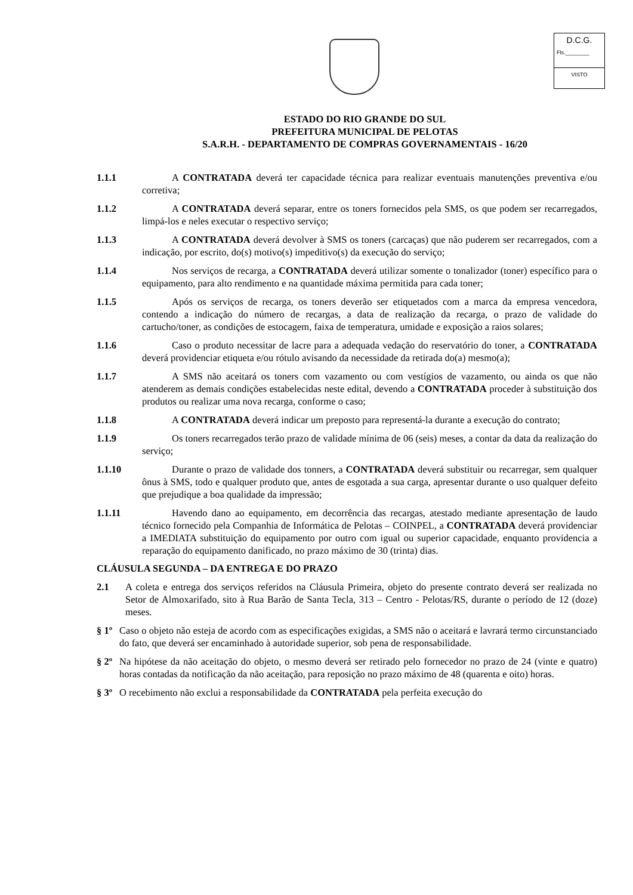D.C.G.
Fls.________
VISTO
ESTADO DO RIO GRANDE DO SUL
PREFEITURA MUNICIPAL DE PELOTAS
S.A.R.H. - DEPARTAMENTO DE COMPRAS GOVERNAMENTAIS - 16/20
1.1.1 A CONTRATADA deverá ter capacidade técnica para realizar eventuais manutenções preventiva e/ou corretiva;
1.1.2 A CONTRATADA deverá separar, entre os toners fornecidos pela SMS, os que podem ser recarregados, limpá-los e neles executar o respectivo serviço;
1.1.3 A CONTRATADA deverá devolver à SMS os toners (carcaças) que não puderem ser recarregados, com a indicação, por escrito, do(s) motivo(s) impeditivo(s) da execução do serviço;
1.1.4 Nos serviços de recarga, a CONTRATADA deverá utilizar somente o tonalizador (toner) específico para o equipamento, para alto rendimento e na quantidade máxima permitida para cada toner;
1.1.5 Após os serviços de recarga, os toners deverão ser etiquetados com a marca da empresa vencedora, contendo a indicação do número de recargas, a data de realização da recarga, o prazo de validade do cartucho/toner, as condições de estocagem, faixa de temperatura, umidade e exposição a raios solares;
1.1.6 Caso o produto necessitar de lacre para a adequada vedação do reservatório do toner, a CONTRATADA deverá providenciar etiqueta e/ou rótulo avisando da necessidade da retirada do(a) mesmo(a);
1.1.7 A SMS não aceitará os toners com vazamento ou com vestígios de vazamento, ou ainda os que não atenderem as demais condições estabelecidas neste edital, devendo a CONTRATADA proceder à substituição dos produtos ou realizar uma nova recarga, conforme o caso;
1.1.8 A CONTRATADA deverá indicar um preposto para representá-la durante a execução do contrato;
1.1.9 Os toners recarregados terão prazo de validade mínima de 06 (seis) meses, a contar da data da realização do serviço;
1.1.10 Durante o prazo de validade dos tonners, a CONTRATADA deverá substituir ou recarregar, sem qualquer ônus à SMS, todo e qualquer produto que, antes de esgotada a sua carga, apresentar durante o uso qualquer defeito que prejudique a boa qualidade da impressão;
1.1.11 Havendo dano ao equipamento, em decorrência das recargas, atestado mediante apresentação de laudo técnico fornecido pela Companhia de Informática de Pelotas – COINPEL, a CONTRATADA deverá providenciar a IMEDIATA substituição do equipamento por outro com igual ou superior capacidade, enquanto providencia a reparação do equipamento danificado, no prazo máximo de 30 (trinta) dias.
CLÁUSULA SEGUNDA – DA ENTREGA E DO PRAZO
2.1 A coleta e entrega dos serviços referidos na Cláusula Primeira, objeto do presente contrato deverá ser realizada no Setor de Almoxarifado, sito à Rua Barão de Santa Tecla, 313 – Centro - Pelotas/RS, durante o período de 12 (doze) meses.
§ 1º
Caso o objeto não esteja de acordo com as especificações exigidas, a SMS não o aceitará e lavrará termo circunstanciado do fato, que deverá ser encaminhado à autoridade superior, sob pena de responsabilidade.
§ 2º
Na hipótese da não aceitação do objeto, o mesmo deverá ser retirado pelo fornecedor no prazo de 24 (vinte e quatro) horas contadas da notificação da não aceitação, para reposição no prazo máximo de 48 (quarenta e oito) horas.
§ 3º
O recebimento não exclui a responsabilidade da CONTRATADA pela perfeita execução do